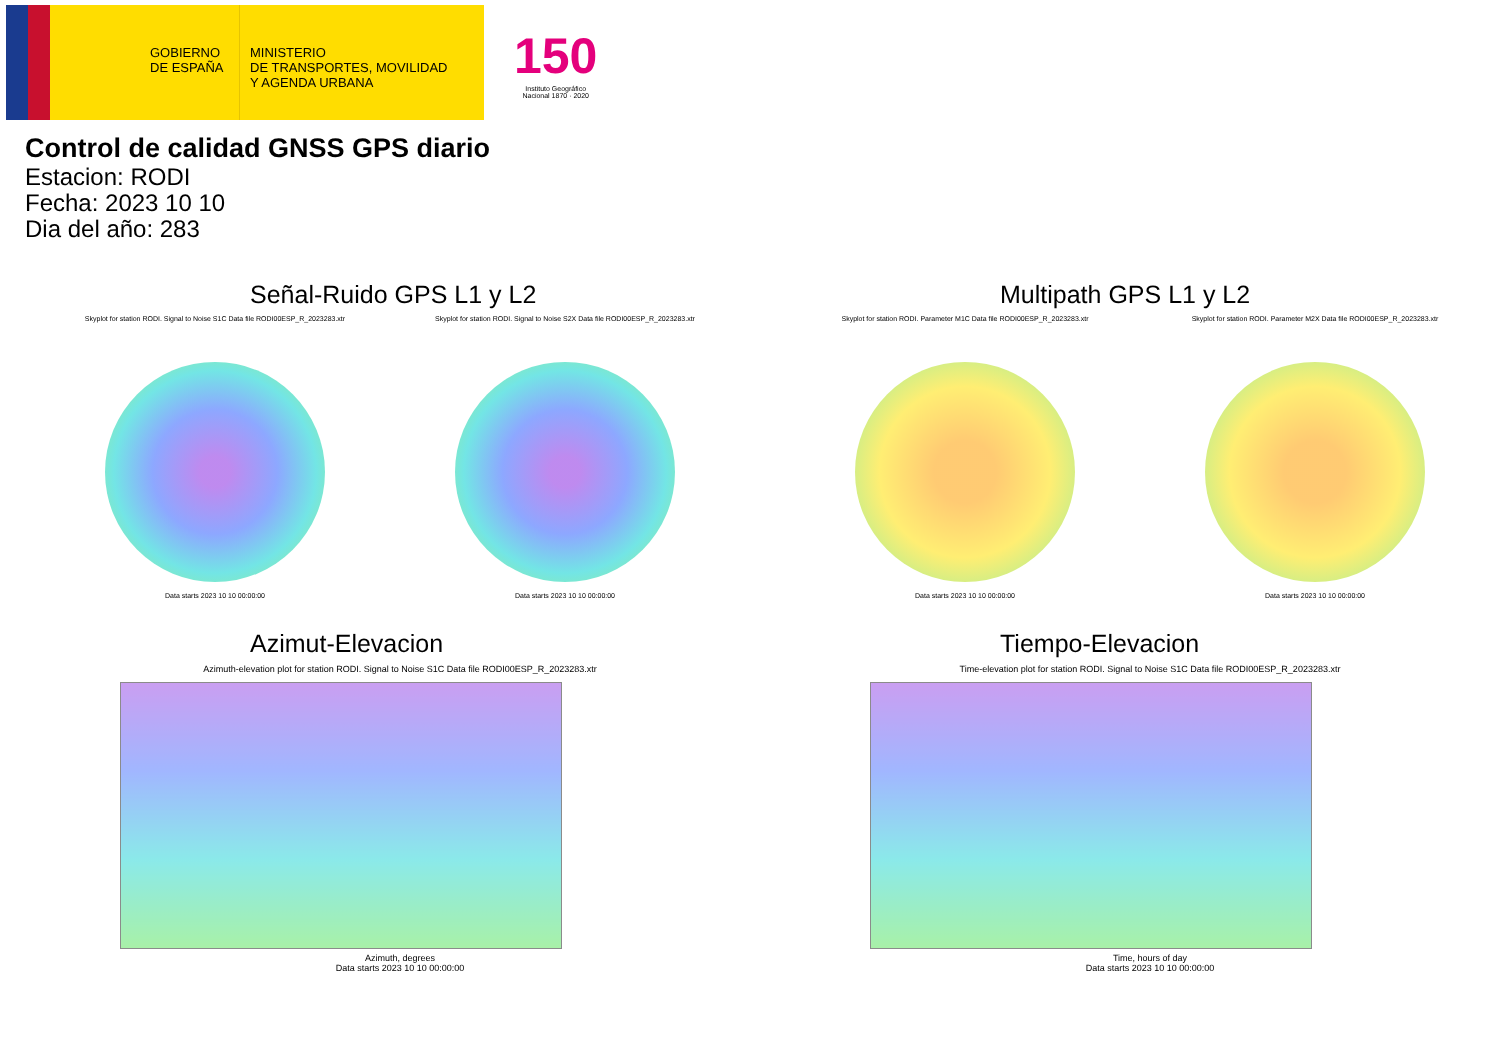GOBIERNO
DE ESPAÑA
MINISTERIO
DE TRANSPORTES, MOVILIDAD
Y AGENDA URBANA
150
Instituto Geográfico
Nacional 1870 · 2020
Control de calidad GNSS GPS diario
Estacion: RODI
Fecha: 2023 10 10
Dia del año: 283
Señal-Ruido GPS L1 y L2
Skyplot for station RODI. Signal to Noise S1C Data file RODI00ESP_R_2023283.xtr
Data starts 2023 10 10 00:00:00
Skyplot for station RODI. Signal to Noise S2X Data file RODI00ESP_R_2023283.xtr
Data starts 2023 10 10 00:00:00
Multipath GPS L1 y L2
Skyplot for station RODI. Parameter M1C Data file RODI00ESP_R_2023283.xtr
Data starts 2023 10 10 00:00:00
Skyplot for station RODI. Parameter M2X Data file RODI00ESP_R_2023283.xtr
Data starts 2023 10 10 00:00:00
Azimut-Elevacion
Azimuth-elevation plot for station RODI. Signal to Noise S1C Data file RODI00ESP_R_2023283.xtr
Azimuth, degrees
Data starts 2023 10 10 00:00:00
Tiempo-Elevacion
Time-elevation plot for station RODI. Signal to Noise S1C Data file RODI00ESP_R_2023283.xtr
Time, hours of day
Data starts 2023 10 10 00:00:00